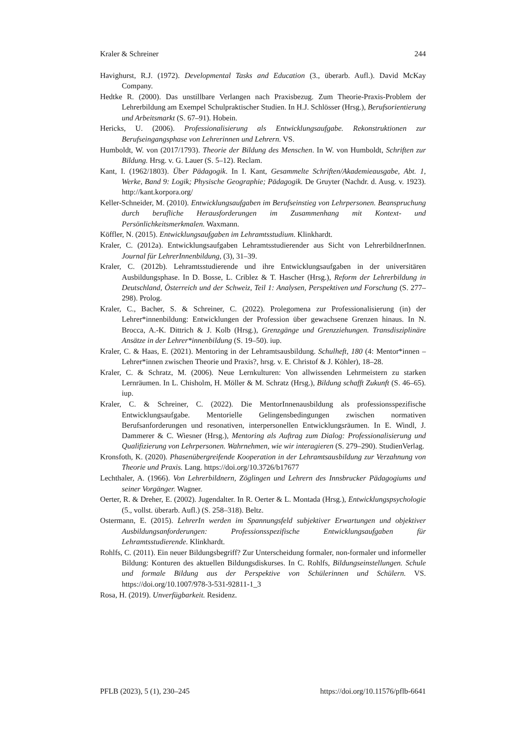Kraler & Schreiner 244
Havighurst, R.J. (1972). Developmental Tasks and Education (3., überarb. Aufl.). David McKay Company.
Hedtke R. (2000). Das unstillbare Verlangen nach Praxisbezug. Zum Theorie-Praxis-Problem der Lehrerbildung am Exempel Schulpraktischer Studien. In H.J. Schlösser (Hrsg.), Berufsorientierung und Arbeitsmarkt (S. 67–91). Hobein.
Hericks, U. (2006). Professionalisierung als Entwicklungsaufgabe. Rekonstruktionen zur Berufseingangsphase von Lehrerinnen und Lehrern. VS.
Humboldt, W. von (2017/1793). Theorie der Bildung des Menschen. In W. von Humboldt, Schriften zur Bildung. Hrsg. v. G. Lauer (S. 5–12). Reclam.
Kant, I. (1962/1803). Über Pädagogik. In I. Kant, Gesammelte Schriften/Akademieausgabe, Abt. 1, Werke, Band 9: Logik; Physische Geographie; Pädagogik. De Gruyter (Nachdr. d. Ausg. v. 1923). http://kant.korpora.org/
Keller-Schneider, M. (2010). Entwicklungsaufgaben im Berufseinstieg von Lehrpersonen. Beanspruchung durch berufliche Herausforderungen im Zusammenhang mit Kontext- und Persönlichkeitsmerkmalen. Waxmann.
Köffler, N. (2015). Entwicklungsaufgaben im Lehramtsstudium. Klinkhardt.
Kraler, C. (2012a). Entwicklungsaufgaben Lehramtsstudierender aus Sicht von LehrerbildnerInnen. Journal für LehrerInnenbildung, (3), 31–39.
Kraler, C. (2012b). Lehramtsstudierende und ihre Entwicklungsaufgaben in der universitären Ausbildungsphase. In D. Bosse, L. Criblez & T. Hascher (Hrsg.), Reform der Lehrerbildung in Deutschland, Österreich und der Schweiz, Teil 1: Analysen, Perspektiven und Forschung (S. 277–298). Prolog.
Kraler, C., Bacher, S. & Schreiner, C. (2022). Prolegomena zur Professionalisierung (in) der Lehrer*innenbildung: Entwicklungen der Profession über gewachsene Grenzen hinaus. In N. Brocca, A.-K. Dittrich & J. Kolb (Hrsg.), Grenzgänge und Grenzziehungen. Transdisziplinäre Ansätze in der Lehrer*innenbildung (S. 19–50). iup.
Kraler, C. & Haas, E. (2021). Mentoring in der Lehramtsausbildung. Schulheft, 180 (4: Mentor*innen – Lehrer*innen zwischen Theorie und Praxis?, hrsg. v. E. Christof & J. Köhler), 18–28.
Kraler, C. & Schratz, M. (2006). Neue Lernkulturen: Von allwissenden Lehrmeistern zu starken Lernräumen. In L. Chisholm, H. Möller & M. Schratz (Hrsg.), Bildung schafft Zukunft (S. 46–65). iup.
Kraler, C. & Schreiner, C. (2022). Die MentorInnenausbildung als professionsspezifische Entwicklungsaufgabe. Mentorielle Gelingensbedingungen zwischen normativen Berufsanforderungen und resonativen, interpersonellen Entwicklungsräumen. In E. Windl, J. Dammerer & C. Wiesner (Hrsg.), Mentoring als Auftrag zum Dialog: Professionalisierung und Qualifizierung von Lehrpersonen. Wahrnehmen, wie wir interagieren (S. 279–290). StudienVerlag.
Kronsfoth, K. (2020). Phasenübergreifende Kooperation in der Lehramtsausbildung zur Verzahnung von Theorie und Praxis. Lang. https://doi.org/10.3726/b17677
Lechthaler, A. (1966). Von Lehrerbildnern, Zöglingen und Lehrern des Innsbrucker Pädagogiums und seiner Vorgänger. Wagner.
Oerter, R. & Dreher, E. (2002). Jugendalter. In R. Oerter & L. Montada (Hrsg.), Entwicklungspsychologie (5., vollst. überarb. Aufl.) (S. 258–318). Beltz.
Ostermann, E. (2015). LehrerIn werden im Spannungsfeld subjektiver Erwartungen und objektiver Ausbildungsanforderungen: Professionsspezifische Entwicklungsaufgaben für Lehramtsstudierende. Klinkhardt.
Rohlfs, C. (2011). Ein neuer Bildungsbegriff? Zur Unterscheidung formaler, non-formaler und informeller Bildung: Konturen des aktuellen Bildungsdiskurses. In C. Rohlfs, Bildungseinstellungen. Schule und formale Bildung aus der Perspektive von Schülerinnen und Schülern. VS. https://doi.org/10.1007/978-3-531-92811-1_3
Rosa, H. (2019). Unverfügbarkeit. Residenz.
PFLB (2023), 5 (1), 230–245 https://doi.org/10.11576/pflb-6641